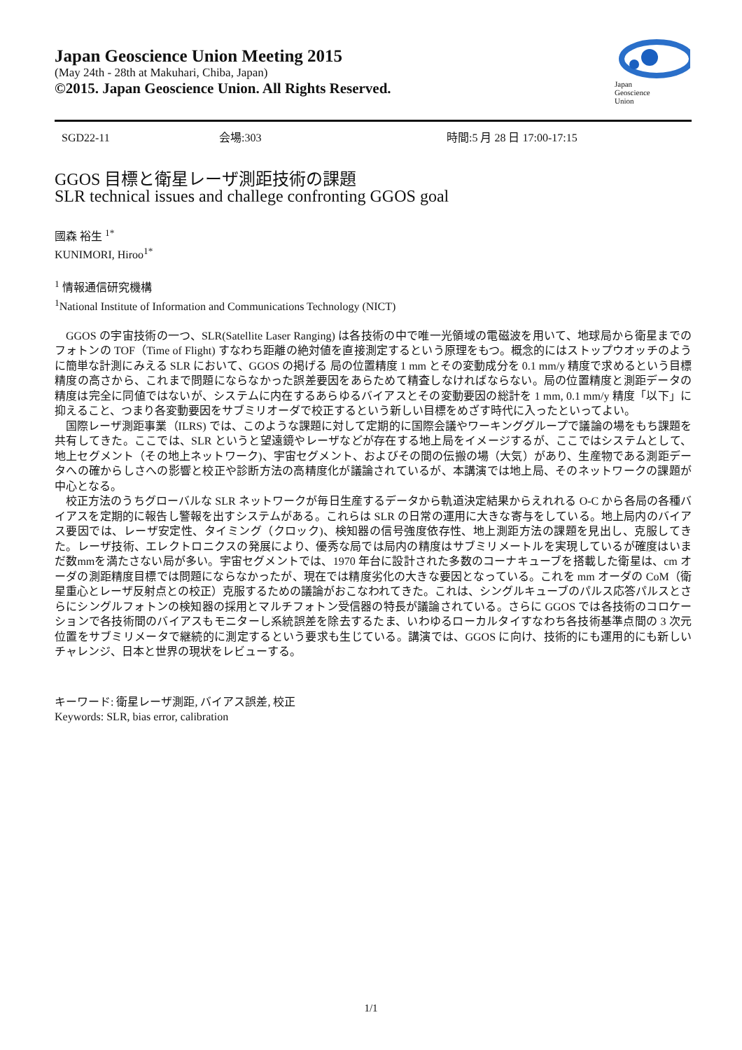Japan Geoscience Union Meeting 2015
(May 24th - 28th at Makuhari, Chiba, Japan)
©2015. Japan Geoscience Union. All Rights Reserved.
Japan
Geoscience
Union
SGD22-11 会場:303 時間:5 月 28 日 17:00-17:15
GGOS 目標と衛星レーザ測距技術の課題
SLR technical issues and challege confronting GGOS goal
國森 裕生 <sup>1*</sup>
KUNIMORI, Hiroo<sup>1*</sup>
<sup>1</sup> 情報通信研究機構
<sup>1</sup> National Institute of Information and Communications Technology (NICT)
GGOS の宇宙技術の一つ、SLR(Satellite Laser Ranging) は各技術の中で唯一光領域の電磁波を用いて、地球局から衛星までのフォトンの TOF（Time of Flight) すなわち距離の絶対値を直接測定するという原理をもつ。概念的にはストップウオッチのように簡単な計測にみえる SLR において、GGOS の掲げる 局の位置精度 1 mm とその変動成分を 0.1 mm/y 精度で求めるという目標精度の高さから、これまで問題にならなかった誤差要因をあらためて精査しなければならない。局の位置精度と測距データの精度は完全に同値ではないが、システムに内在するあらゆるバイアスとその変動要因の総計を 1 mm, 0.1 mm/y 精度「以下」に抑えること、つまり各変動要因をサブミリオーダで校正するという新しい目標をめざす時代に入ったといってよい。
国際レーザ測距事業（ILRS) では、このような課題に対して定期的に国際会議やワーキンググループで議論の場をもち課題を共有してきた。ここでは、SLR というと望遠鏡やレーザなどが存在する地上局をイメージするが、ここではシステムとして、地上セグメント（その地上ネットワーク)、宇宙セグメント、およびその間の伝搬の場（大気）があり、生産物である測距データへの確からしさへの影響と校正や診断方法の高精度化が議論されているが、本講演では地上局、そのネットワークの課題が中心となる。
校正方法のうちグローバルな SLR ネットワークが毎日生産するデータから軌道決定結果からえれれる O-C から各局の各種バイアスを定期的に報告し警報を出すシステムがある。これらは SLR の日常の運用に大きな寄与をしている。地上局内のバイアス要因では、レーザ安定性、タイミング（クロック)、検知器の信号強度依存性、地上測距方法の課題を見出し、克服してきた。レーザ技術、エレクトロニクスの発展により、優秀な局では局内の精度はサブミリメートルを実現しているが確度はいまだ数mmを満たさない局が多い。宇宙セグメントでは、1970 年台に設計された多数のコーナキューブを搭載した衛星は、cm オーダの測距精度目標では問題にならなかったが、現在では精度劣化の大きな要因となっている。これを mm オーダの CoM（衛星重心とレーザ反射点との校正）克服するための議論がおこなわれてきた。これは、シングルキューブのパルス応答パルスとさらにシングルフォトンの検知器の採用とマルチフォトン受信器の特長が議論されている。さらに GGOS では各技術のコロケーションで各技術間のバイアスもモニターし系統誤差を除去するたま、いわゆるローカルタイすなわち各技術基準点間の 3 次元位置をサブミリメータで継続的に測定するという要求も生じている。講演では、GGOS に向け、技術的にも運用的にも新しいチャレンジ、日本と世界の現状をレビューする。
キーワード: 衛星レーザ測距, バイアス誤差, 校正
Keywords: SLR, bias error, calibration
1/1